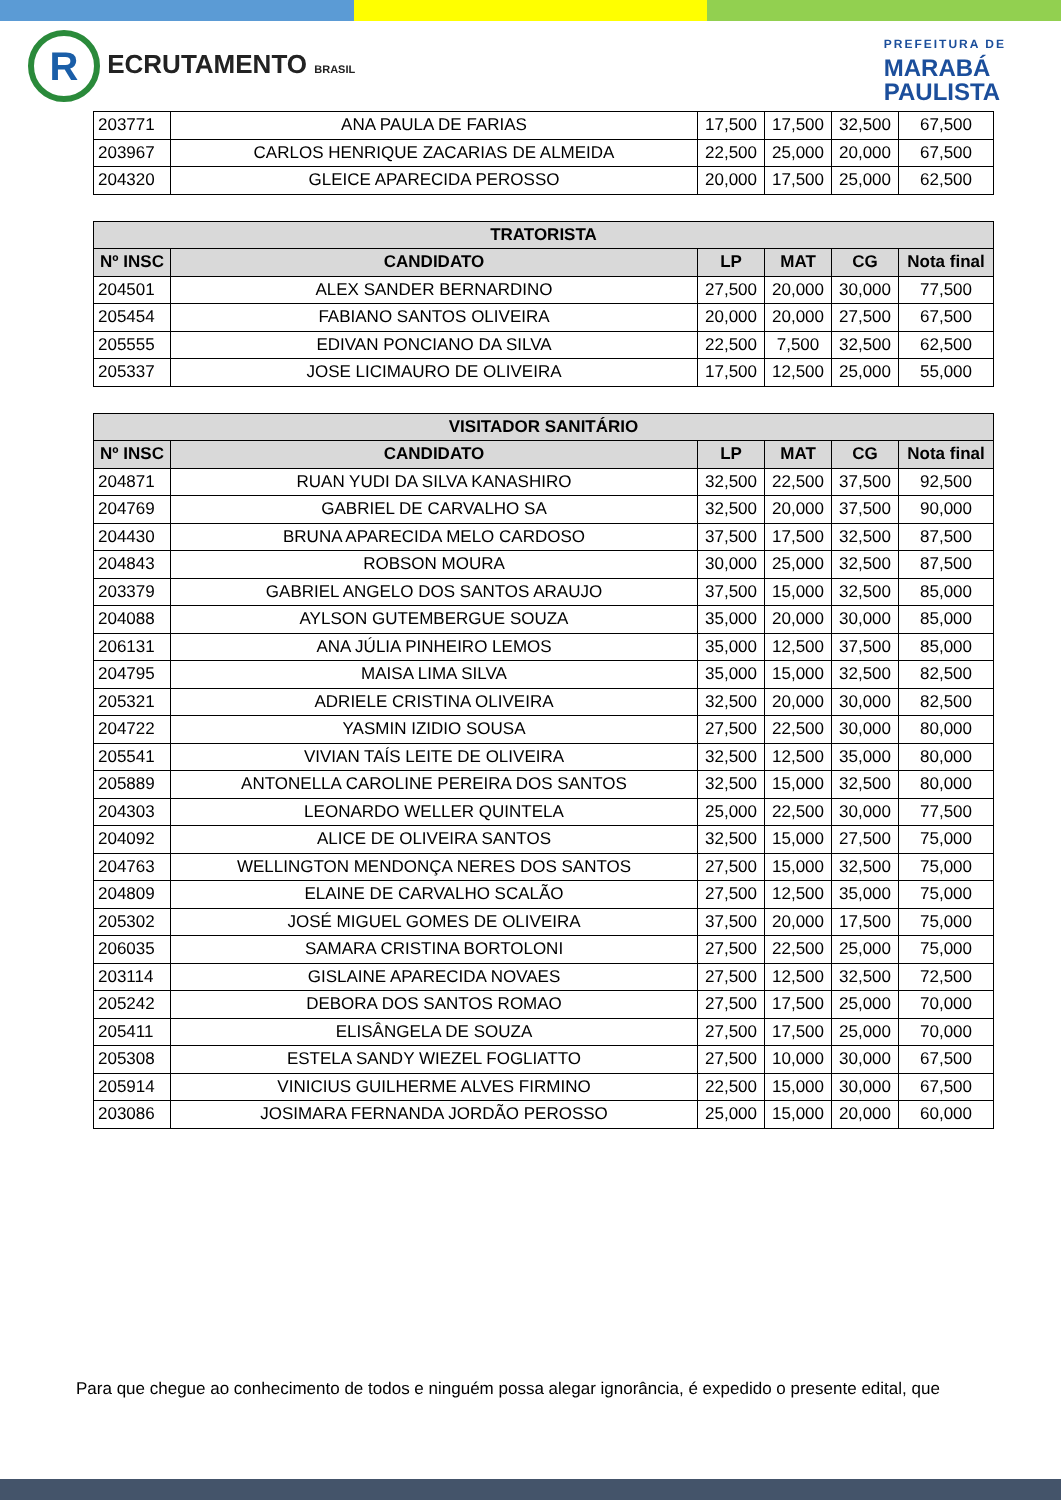R ECRUTAMENTO BRASIL
PREFEITURA DE
MARABÁ
PAULISTA
| 203771 | ANA PAULA DE FARIAS | 17,500 | 17,500 | 32,500 | 67,500 |
| 203967 | CARLOS HENRIQUE ZACARIAS DE ALMEIDA | 22,500 | 25,000 | 20,000 | 67,500 |
| 204320 | GLEICE APARECIDA PEROSSO | 20,000 | 17,500 | 25,000 | 62,500 |
| TRATORISTA | | | | | |
| --- | --- | --- | --- | --- | --- |
| Nº INSC | CANDIDATO | LP | MAT | CG | Nota final |
| 204501 | ALEX SANDER BERNARDINO | 27,500 | 20,000 | 30,000 | 77,500 |
| 205454 | FABIANO SANTOS OLIVEIRA | 20,000 | 20,000 | 27,500 | 67,500 |
| 205555 | EDIVAN PONCIANO DA SILVA | 22,500 | 7,500 | 32,500 | 62,500 |
| 205337 | JOSE LICIMAURO DE OLIVEIRA | 17,500 | 12,500 | 25,000 | 55,000 |
| VISITADOR SANITÁRIO | | | | | |
| --- | --- | --- | --- | --- | --- |
| Nº INSC | CANDIDATO | LP | MAT | CG | Nota final |
| 204871 | RUAN YUDI DA SILVA KANASHIRO | 32,500 | 22,500 | 37,500 | 92,500 |
| 204769 | GABRIEL DE CARVALHO SA | 32,500 | 20,000 | 37,500 | 90,000 |
| 204430 | BRUNA APARECIDA MELO CARDOSO | 37,500 | 17,500 | 32,500 | 87,500 |
| 204843 | ROBSON MOURA | 30,000 | 25,000 | 32,500 | 87,500 |
| 203379 | GABRIEL ANGELO DOS SANTOS ARAUJO | 37,500 | 15,000 | 32,500 | 85,000 |
| 204088 | AYLSON GUTEMBERGUE SOUZA | 35,000 | 20,000 | 30,000 | 85,000 |
| 206131 | ANA JÚLIA PINHEIRO LEMOS | 35,000 | 12,500 | 37,500 | 85,000 |
| 204795 | MAISA LIMA SILVA | 35,000 | 15,000 | 32,500 | 82,500 |
| 205321 | ADRIELE CRISTINA OLIVEIRA | 32,500 | 20,000 | 30,000 | 82,500 |
| 204722 | YASMIN IZIDIO SOUSA | 27,500 | 22,500 | 30,000 | 80,000 |
| 205541 | VIVIAN TAÍS LEITE DE OLIVEIRA | 32,500 | 12,500 | 35,000 | 80,000 |
| 205889 | ANTONELLA CAROLINE PEREIRA DOS SANTOS | 32,500 | 15,000 | 32,500 | 80,000 |
| 204303 | LEONARDO WELLER QUINTELA | 25,000 | 22,500 | 30,000 | 77,500 |
| 204092 | ALICE DE OLIVEIRA SANTOS | 32,500 | 15,000 | 27,500 | 75,000 |
| 204763 | WELLINGTON MENDONÇA NERES DOS SANTOS | 27,500 | 15,000 | 32,500 | 75,000 |
| 204809 | ELAINE DE CARVALHO SCALÃO | 27,500 | 12,500 | 35,000 | 75,000 |
| 205302 | JOSÉ MIGUEL GOMES DE OLIVEIRA | 37,500 | 20,000 | 17,500 | 75,000 |
| 206035 | SAMARA CRISTINA BORTOLONI | 27,500 | 22,500 | 25,000 | 75,000 |
| 203114 | GISLAINE APARECIDA NOVAES | 27,500 | 12,500 | 32,500 | 72,500 |
| 205242 | DEBORA DOS SANTOS ROMAO | 27,500 | 17,500 | 25,000 | 70,000 |
| 205411 | ELISÂNGELA DE SOUZA | 27,500 | 17,500 | 25,000 | 70,000 |
| 205308 | ESTELA SANDY WIEZEL FOGLIATTO | 27,500 | 10,000 | 30,000 | 67,500 |
| 205914 | VINICIUS GUILHERME ALVES FIRMINO | 22,500 | 15,000 | 30,000 | 67,500 |
| 203086 | JOSIMARA FERNANDA JORDÃO PEROSSO | 25,000 | 15,000 | 20,000 | 60,000 |
Para que chegue ao conhecimento de todos e ninguém possa alegar ignorância, é expedido o presente edital, que